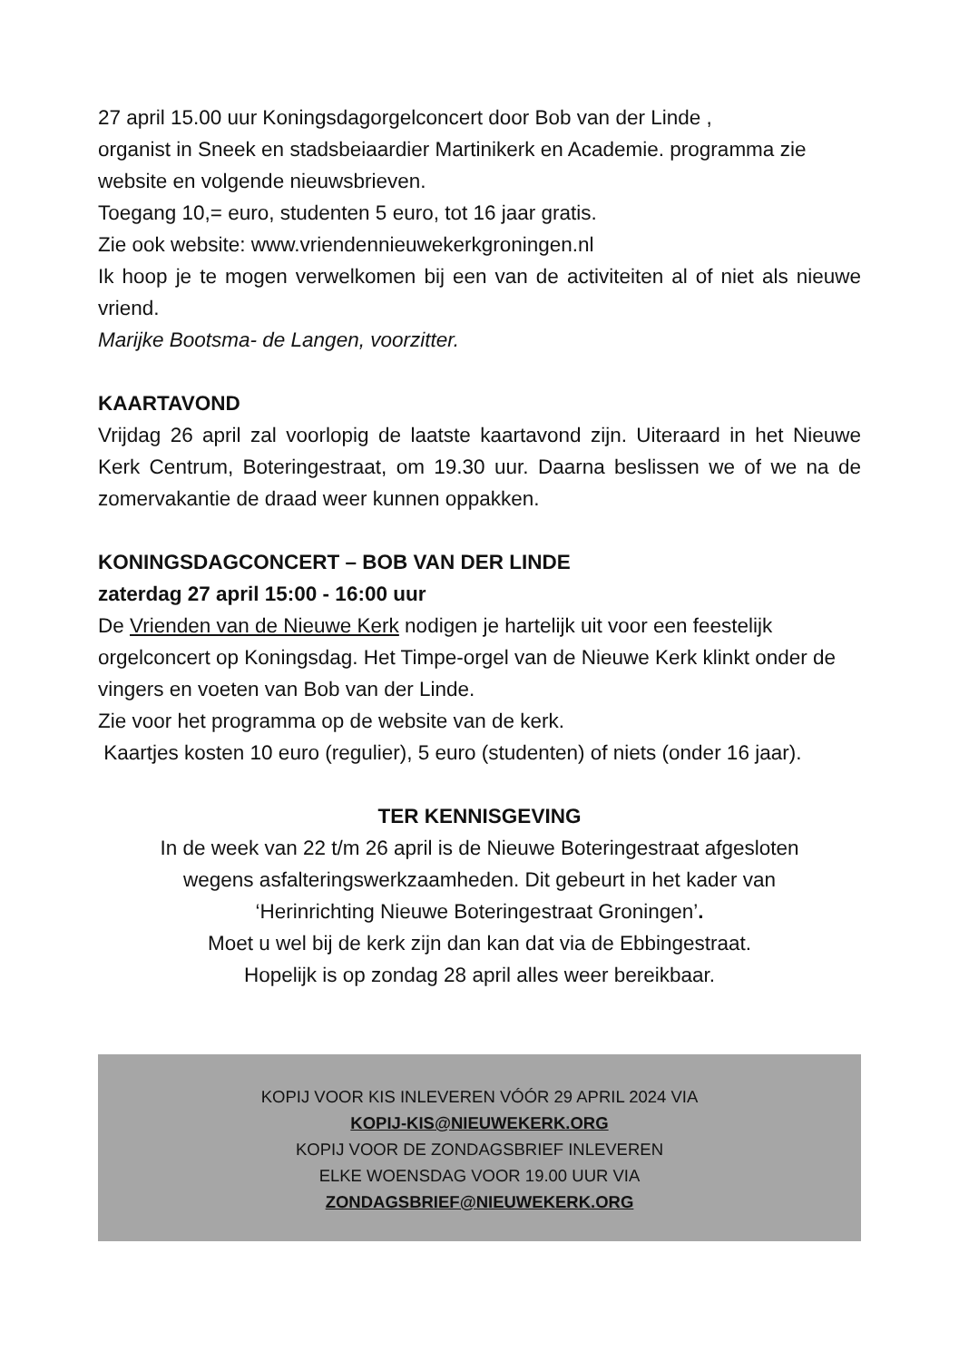27 april 15.00 uur Koningsdagorgelconcert door Bob van der Linde ,
organist in Sneek en stadsbeiaardier Martinikerk en Academie. programma zie website en volgende nieuwsbrieven.
Toegang 10,= euro, studenten 5 euro, tot 16 jaar gratis.
Zie ook website: www.vriendennieuwekerkgroningen.nl
Ik hoop je te mogen verwelkomen bij een van de activiteiten al of niet als nieuwe vriend.
Marijke Bootsma- de Langen, voorzitter.
KAARTAVOND
Vrijdag 26 april zal voorlopig de laatste kaartavond zijn. Uiteraard in het Nieuwe Kerk Centrum, Boteringestraat, om 19.30 uur. Daarna beslissen we of we na de zomervakantie de draad weer kunnen oppakken.
KONINGSDAGCONCERT – BOB VAN DER LINDE
zaterdag 27 april 15:00 - 16:00 uur
De Vrienden van de Nieuwe Kerk nodigen je hartelijk uit voor een feestelijk orgelconcert op Koningsdag. Het Timpe-orgel van de Nieuwe Kerk klinkt onder de vingers en voeten van Bob van der Linde.
Zie voor het programma op de website van de kerk.
Kaartjes kosten 10 euro (regulier), 5 euro (studenten) of niets (onder 16 jaar).
TER KENNISGEVING
In de week van 22 t/m 26 april is de Nieuwe Boteringestraat afgesloten
wegens asfalteringswerkzaamheden. Dit gebeurt in het kader van
‘Herinrichting Nieuwe Boteringestraat Groningen’.
Moet u wel bij de kerk zijn dan kan dat via de Ebbingestraat.
Hopelijk is op zondag 28 april alles weer bereikbaar.
KOPIJ VOOR KIS INLEVEREN VÓÓR 29 APRIL 2024 VIA
KOPIJ-KIS@NIEUWEKERK.ORG
KOPIJ VOOR DE ZONDAGSBRIEF INLEVEREN
ELKE WOENSDAG VOOR 19.00 UUR VIA
ZONDAGSBRIEF@NIEUWEKERK.ORG